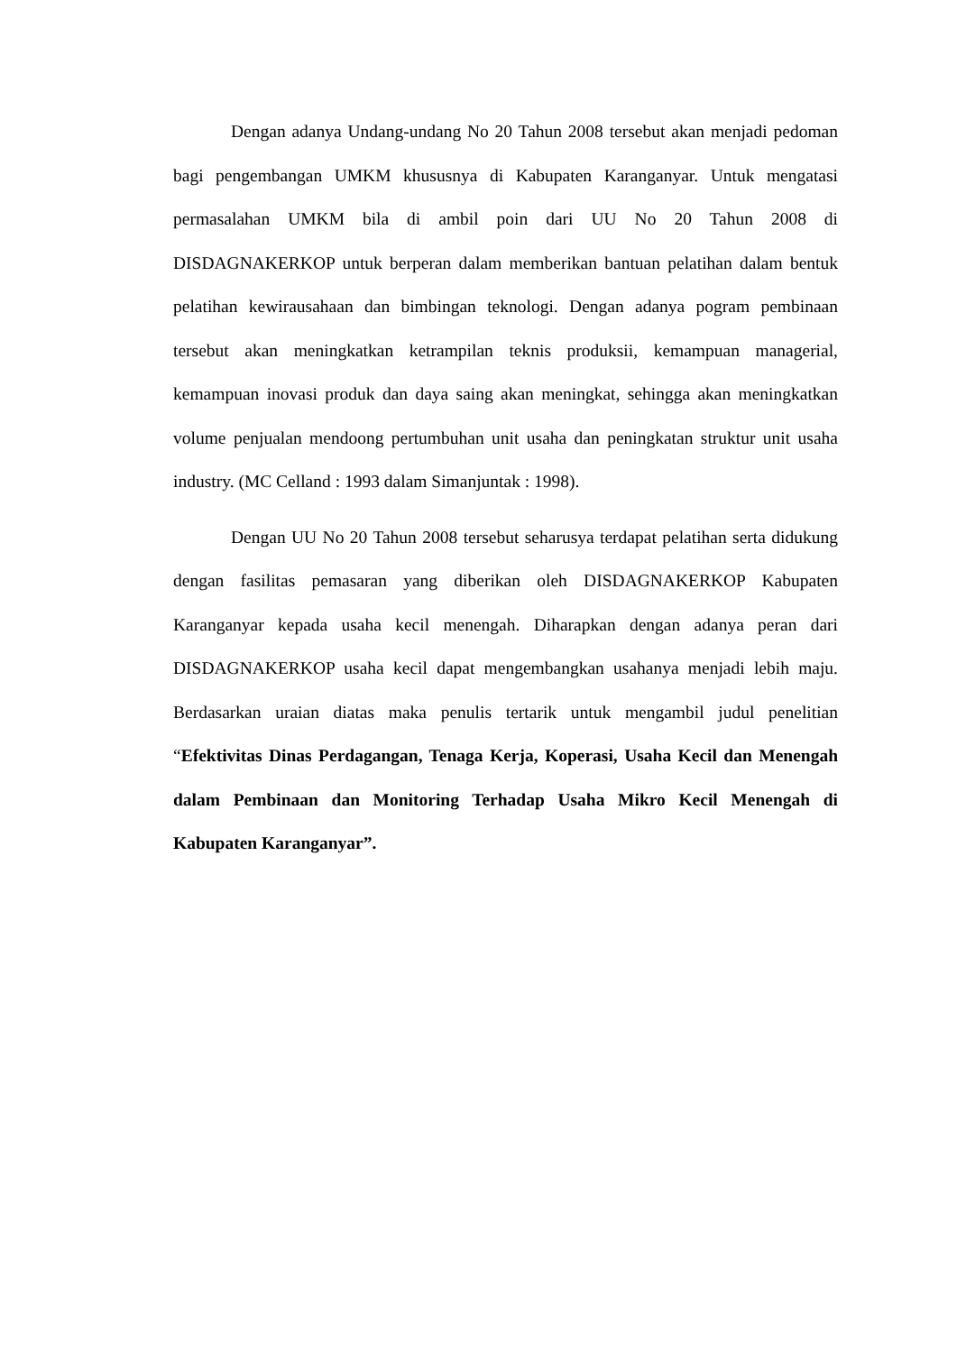Dengan adanya Undang-undang No 20 Tahun 2008 tersebut akan menjadi pedoman bagi pengembangan UMKM khususnya di Kabupaten Karanganyar. Untuk mengatasi permasalahan UMKM bila di ambil poin dari UU No 20 Tahun 2008 di DISDAGNAKERKOP untuk berperan dalam memberikan bantuan pelatihan dalam bentuk pelatihan kewirausahaan dan bimbingan teknologi. Dengan adanya pogram pembinaan tersebut akan meningkatkan ketrampilan teknis produksii, kemampuan managerial, kemampuan inovasi produk dan daya saing akan meningkat, sehingga akan meningkatkan volume penjualan mendoong pertumbuhan unit usaha dan peningkatan struktur unit usaha industry. (MC Celland : 1993 dalam Simanjuntak : 1998).
Dengan UU No 20 Tahun 2008 tersebut seharusya terdapat pelatihan serta didukung dengan fasilitas pemasaran yang diberikan oleh DISDAGNAKERKOP Kabupaten Karanganyar kepada usaha kecil menengah. Diharapkan dengan adanya peran dari DISDAGNAKERKOP usaha kecil dapat mengembangkan usahanya menjadi lebih maju. Berdasarkan uraian diatas maka penulis tertarik untuk mengambil judul penelitian “Efektivitas Dinas Perdagangan, Tenaga Kerja, Koperasi, Usaha Kecil dan Menengah dalam Pembinaan dan Monitoring Terhadap Usaha Mikro Kecil Menengah di Kabupaten Karanganyar”.